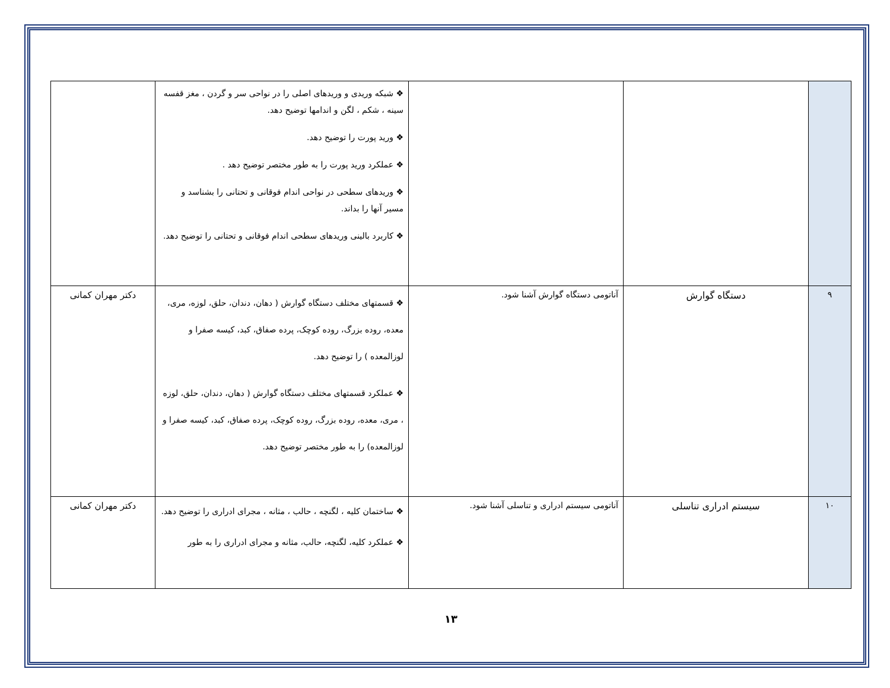| | | | ❖ شبکه وریدی و وریدهای اصلی را در نواحی سر و گردن ، مغز قفسه سینه ، شکم ، لگن و اندامها توضیح دهد. ❖ ورید پورت را توضیح دهد. ❖ عملکرد ورید پورت را به طور مختصر توضیح دهد . ❖ وریدهای سطحی در نواحی اندام فوقانی و تحتانی را بشناسد و مسیر آنها را بداند. ❖ کاربرد بالینی وریدهای سطحی اندام فوقانی و تحتانی را توضیح دهد. | |
| ۹ | دستگاه گوارش | آناتومی دستگاه گوارش آشنا شود. | ❖ قسمتهای مختلف دستگاه گوارش ( دهان، دندان، حلق، لوزه، مری، معده، روده بزرگ، روده کوچک، پرده صفاق، کبد، کیسه صفرا و لوزالمعده ) را توضیح دهد. ❖ عملکرد قسمتهای مختلف دستگاه گوارش ( دهان، دندان، حلق، لوزه ، مری، معده، روده بزرگ، روده کوچک، پرده صفاق، کبد، کیسه صفرا و لوزالمعده) را به طور مختصر توضیح دهد. | دکتر مهران کمانی |
| ۱۰ | سیستم ادراری تناسلی | آناتومی سیستم ادراری و تناسلی آشنا شود. | ❖ ساختمان کلیه ، لگنچه ، حالب ، مثانه ، مجرای ادراری را توضیح دهد. ❖ عملکرد کلیه، لگنچه، حالب، مثانه و مجرای ادراری را به طور | دکتر مهران کمانی |
۱۳